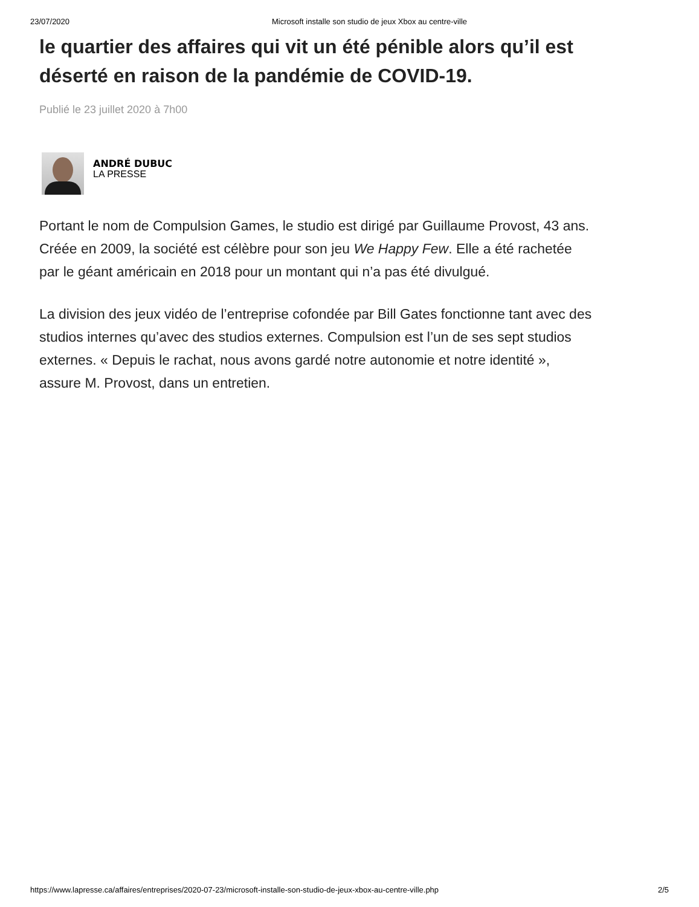23/07/2020 Microsoft installe son studio de jeux Xbox au centre-ville
le quartier des affaires qui vit un été pénible alors qu’il est déserté en raison de la pandémie de COVID-19.
Publié le 23 juillet 2020 à 7h00
ANDRÉ DUBUC
LA PRESSE
Portant le nom de Compulsion Games, le studio est dirigé par Guillaume Provost, 43 ans. Créée en 2009, la société est célèbre pour son jeu We Happy Few. Elle a été rachetée par le géant américain en 2018 pour un montant qui n’a pas été divulgué.
La division des jeux vidéo de l’entreprise cofondée par Bill Gates fonctionne tant avec des studios internes qu’avec des studios externes. Compulsion est l’un de ses sept studios externes. « Depuis le rachat, nous avons gardé notre autonomie et notre identité », assure M. Provost, dans un entretien.
https://www.lapresse.ca/affaires/entreprises/2020-07-23/microsoft-installe-son-studio-de-jeux-xbox-au-centre-ville.php 2/5